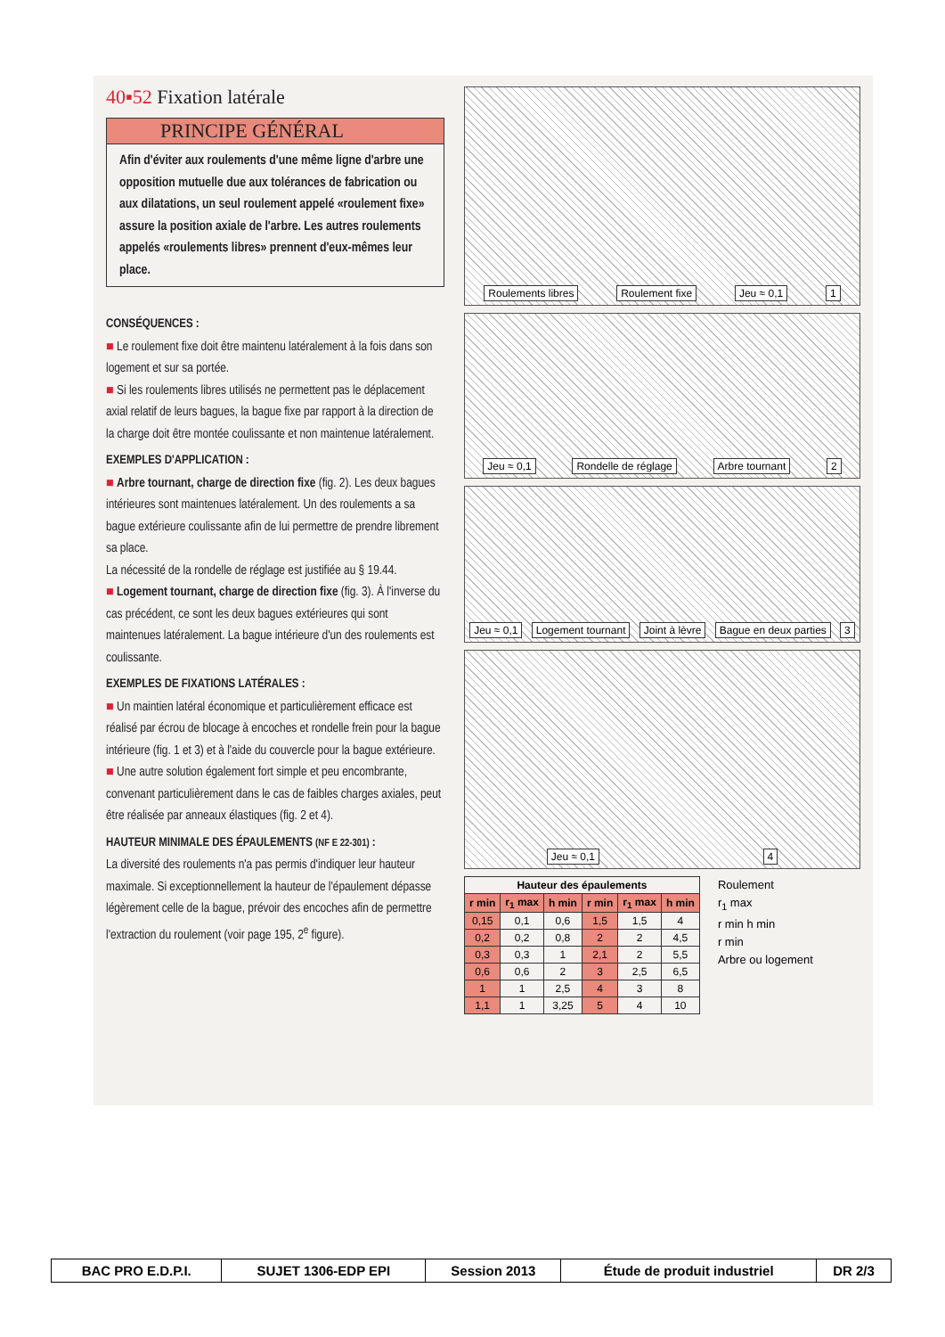40▪52 Fixation latérale
PRINCIPE GÉNÉRAL
Afin d'éviter aux roulements d'une même ligne d'arbre une opposition mutuelle due aux tolérances de fabrication ou aux dilatations, un seul roulement appelé «roulement fixe» assure la position axiale de l'arbre. Les autres roulements appelés «roulements libres» prennent d'eux-mêmes leur place.
CONSÉQUENCES :
■ Le roulement fixe doit être maintenu latéralement à la fois dans son logement et sur sa portée.
■ Si les roulements libres utilisés ne permettent pas le déplacement axial relatif de leurs bagues, la bague fixe par rapport à la direction de la charge doit être montée coulissante et non maintenue latéralement.
EXEMPLES D'APPLICATION :
■ Arbre tournant, charge de direction fixe (fig. 2). Les deux bagues intérieures sont maintenues latéralement. Un des roulements a sa bague extérieure coulissante afin de lui permettre de prendre librement sa place.
La nécessité de la rondelle de réglage est justifiée au § 19.44.
■ Logement tournant, charge de direction fixe (fig. 3). À l'inverse du cas précédent, ce sont les deux bagues extérieures qui sont maintenues latéralement. La bague intérieure d'un des roulements est coulissante.
EXEMPLES DE FIXATIONS LATÉRALES :
■ Un maintien latéral économique et particulièrement efficace est réalisé par écrou de blocage à encoches et rondelle frein pour la bague intérieure (fig. 1 et 3) et à l'aide du couvercle pour la bague extérieure.
■ Une autre solution également fort simple et peu encombrante, convenant particulièrement dans le cas de faibles charges axiales, peut être réalisée par anneaux élastiques (fig. 2 et 4).
HAUTEUR MINIMALE DES ÉPAULEMENTS (NF E 22-301) :
La diversité des roulements n'a pas permis d'indiquer leur hauteur maximale. Si exceptionnellement la hauteur de l'épaulement dépasse légèrement celle de la bague, prévoir des encoches afin de permettre l'extraction du roulement (voir page 195, 2<sup>e</sup> figure).
Roulements libres Roulement fixe Jeu ≈ 0,1 1
Jeu ≈ 0,1 Rondelle de réglage Arbre tournant 2
Jeu ≈ 0,1 Logement tournant Joint à lèvre Bague en deux parties 3
Jeu ≈ 0,1 4
| Hauteur des épaulements | | | | | |
| --- | --- | --- | --- | --- | --- |
| r min | r<sub>1</sub> max | h min | r min | r<sub>1</sub> max | h min |
| 0,15 | 0,1 | 0,6 | 1,5 | 1,5 | 4 |
| 0,2 | 0,2 | 0,8 | 2 | 2 | 4,5 |
| 0,3 | 0,3 | 1 | 2,1 | 2 | 5,5 |
| 0,6 | 0,6 | 2 | 3 | 2,5 | 6,5 |
| 1 | 1 | 2,5 | 4 | 3 | 8 |
| 1,1 | 1 | 3,25 | 5 | 4 | 10 |
Roulement
r<sub>1</sub> max
r min h min
r min
Arbre ou logement
| BAC PRO E.D.P.I. | SUJET 1306-EDP EPI | Session 2013 | Étude de produit industriel | DR 2/3 |